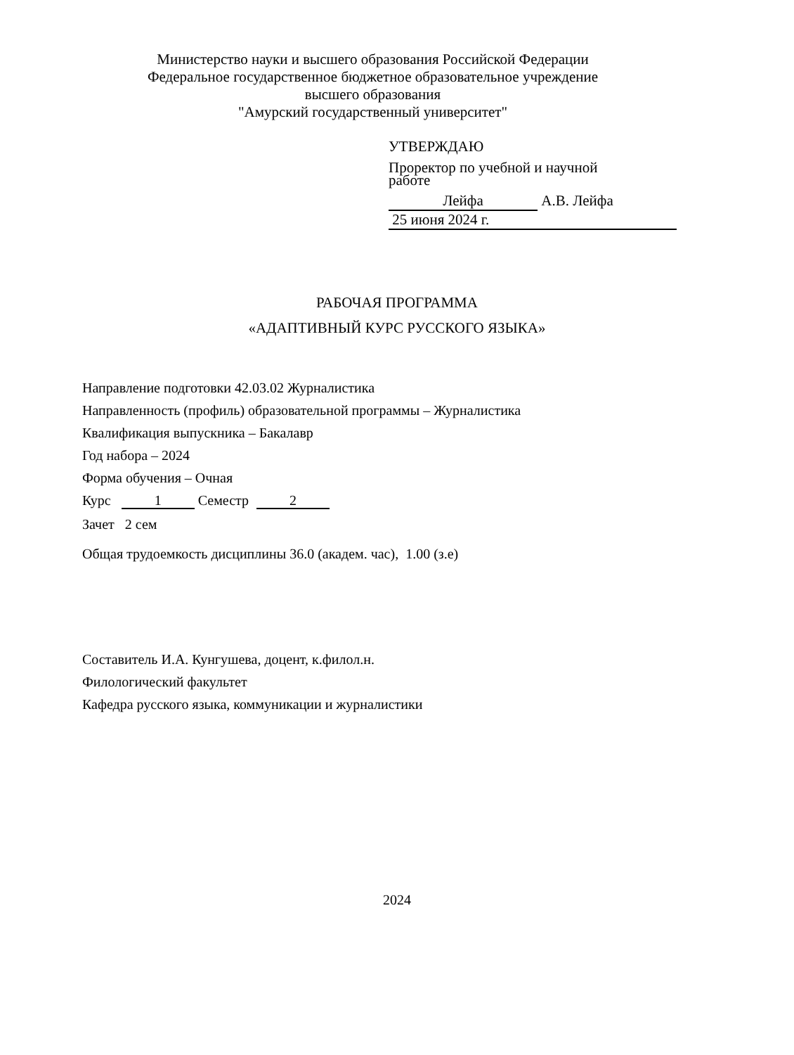Министерство науки и высшего образования Российской Федерации
Федеральное государственное бюджетное образовательное учреждение
высшего образования
"Амурский государственный университет"
УТВЕРЖДАЮ
Проректор по учебной и научной
работе
Лейфа А.В. Лейфа
25 июня 2024 г.
РАБОЧАЯ ПРОГРАММА
«АДАПТИВНЫЙ КУРС РУССКОГО ЯЗЫКА»
Направление подготовки 42.03.02 Журналистика
Направленность (профиль) образовательной программы – Журналистика
Квалификация выпускника – Бакалавр
Год набора – 2024
Форма обучения – Очная
Курс 1 Семестр 2
Зачет 2 сем
Общая трудоемкость дисциплины 36.0 (академ. час), 1.00 (з.е)
Составитель И.А. Кунгушева, доцент, к.филол.н.
Филологический факультет
Кафедра русского языка, коммуникации и журналистики
2024